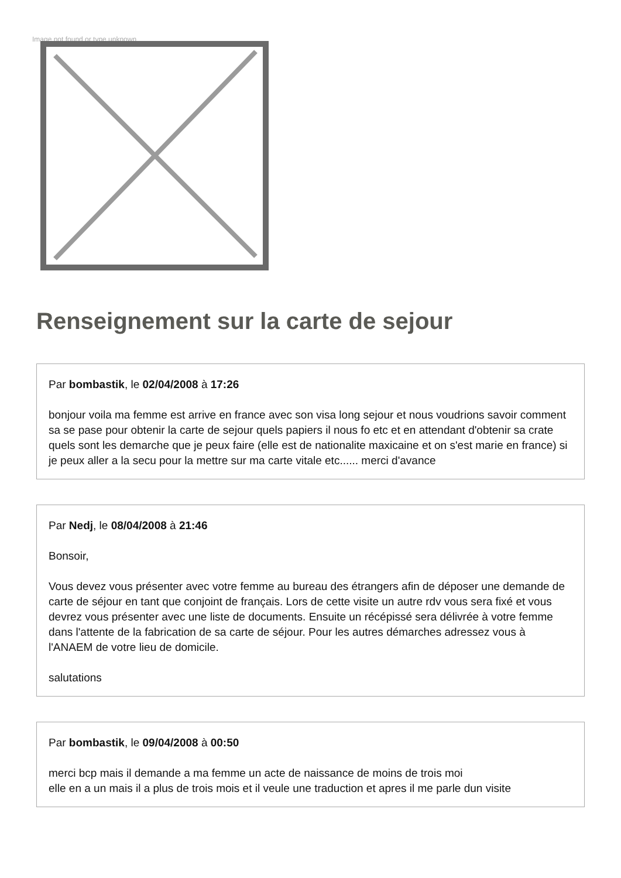Image not found or type unknown
Renseignement sur la carte de sejour
Par bombastik, le 02/04/2008 à 17:26
bonjour voila ma femme est arrive en france avec son visa long sejour et nous voudrions savoir comment sa se pase pour obtenir la carte de sejour quels papiers il nous fo etc et en attendant d'obtenir sa crate quels sont les demarche que je peux faire (elle est de nationalite maxicaine et on s'est marie en france) si je peux aller a la secu pour la mettre sur ma carte vitale etc...... merci d'avance
Par Nedj, le 08/04/2008 à 21:46
Bonsoir,
Vous devez vous présenter avec votre femme au bureau des étrangers afin de déposer une demande de carte de séjour en tant que conjoint de français. Lors de cette visite un autre rdv vous sera fixé et vous devrez vous présenter avec une liste de documents. Ensuite un récépissé sera délivrée à votre femme dans l'attente de la fabrication de sa carte de séjour. Pour les autres démarches adressez vous à l'ANAEM de votre lieu de domicile.
salutations
Par bombastik, le 09/04/2008 à 00:50
merci bcp mais il demande a ma femme un acte de naissance de moins de trois moi
elle en a un mais il a plus de trois mois et il veule une traduction et apres il me parle dun visite